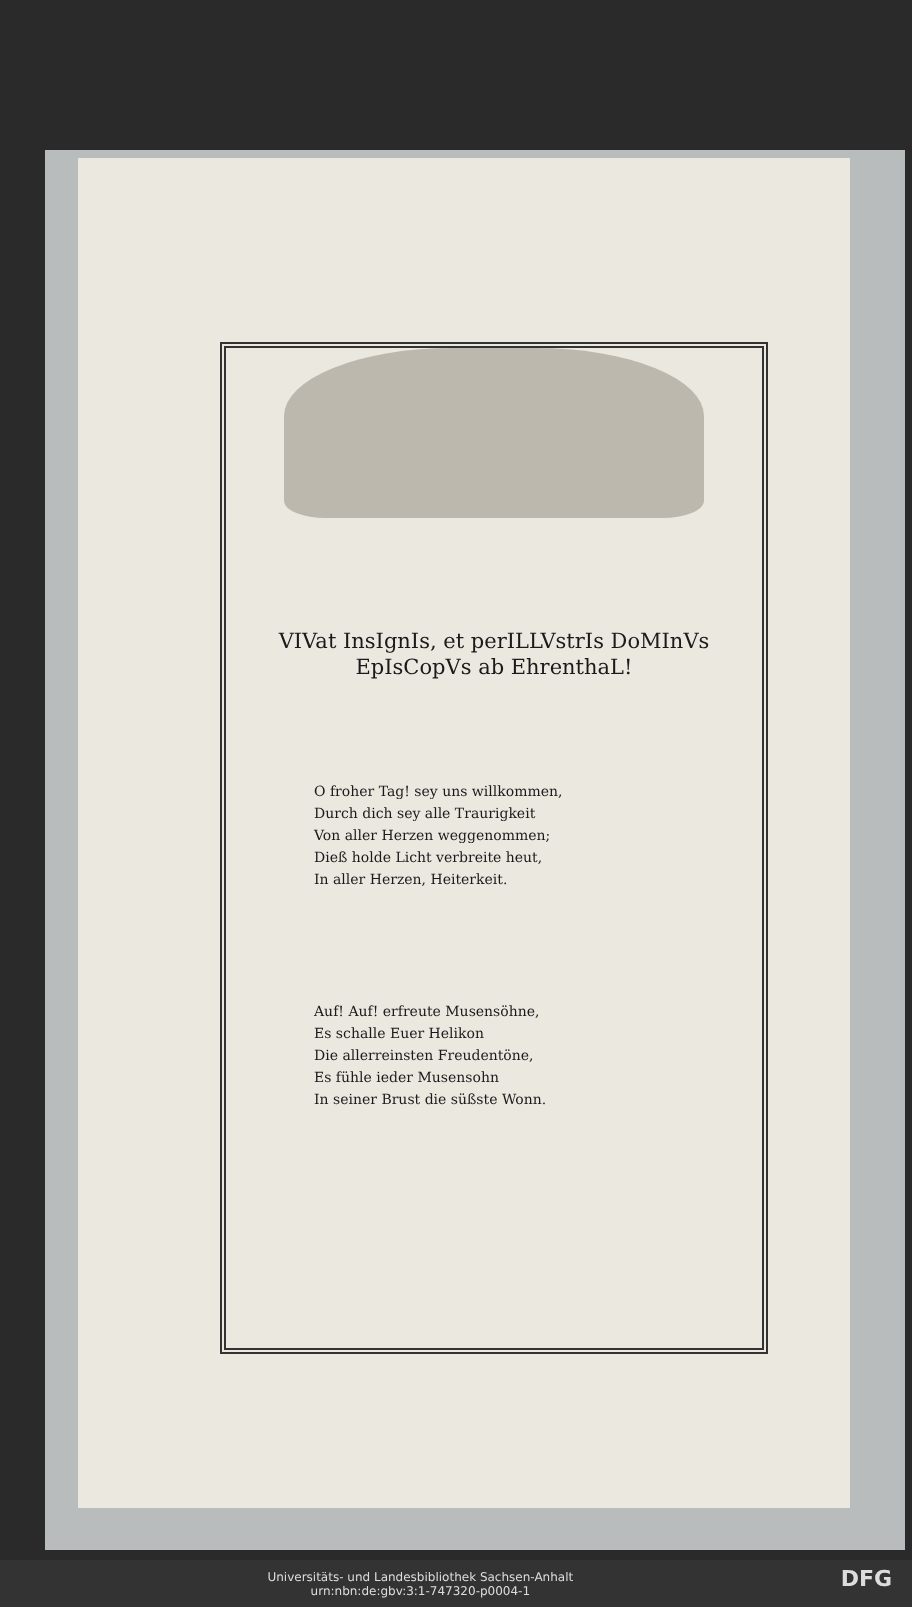VIVat InsIgnIs, et perILLVstrIs DoMInVs
EpIsCopVs ab EhrenthaL!
O froher Tag! sey uns willkommen,
Durch dich sey alle Traurigkeit
Von aller Herzen weggenommen;
Dieß holde Licht verbreite heut,
In aller Herzen, Heiterkeit.
Auf! Auf! erfreute Musensöhne,
Es schalle Euer Helikon
Die allerreinsten Freudentöne,
Es fühle ieder Musensohn
In seiner Brust die süßste Wonn.
DFG Universitäts- und Landesbibliothek Sachsen-Anhalt
urn:nbn:de:gbv:3:1-747320-p0004-1